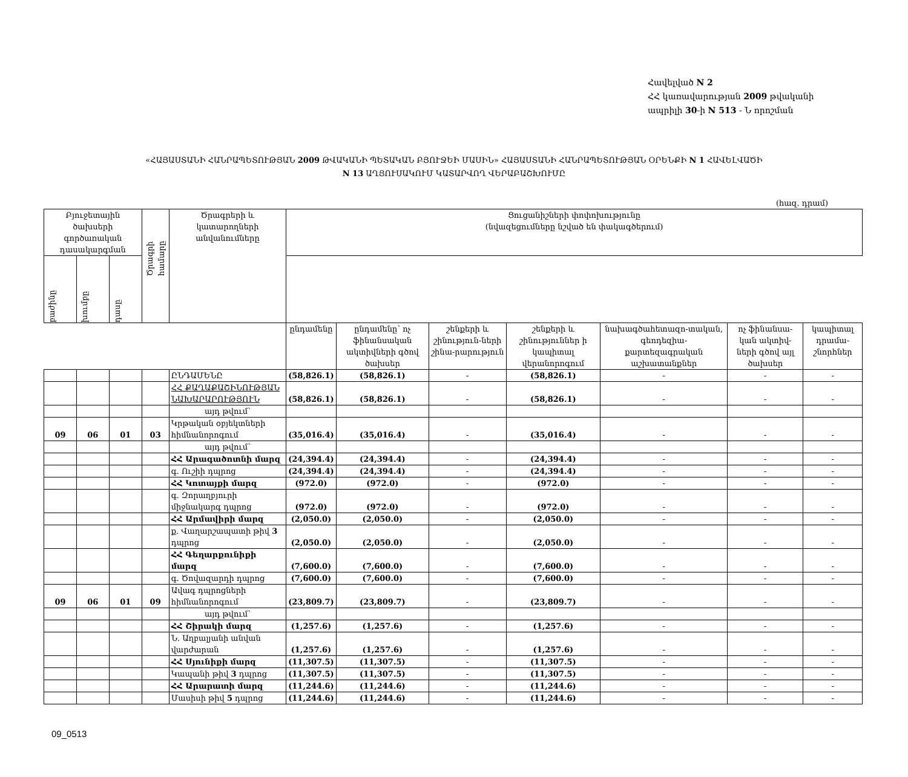Հավելված N 2
ՀՀ կառավարության 2009 թվականի
ապրիլի 30-ի N 513 - Ն որոշման
«ՀԱՅԱՍՏԱՆԻ ՀԱՆՐԱՊԵՏՈՒԹՅԱՆ 2009 ԹՎԱԿԱՆԻ ՊԵՏԱԿԱՆ ԲՅՈՒՋԵԻ ՄԱՍԻՆ» ՀԱՅԱՍՏԱՆԻ ՀԱՆՐԱՊԵՏՈՒԹՅԱՆ ՕՐԵՆՔԻ N 1 ՀԱՎԵԼՎԱԾԻ
N 13 ԱՂՅՈՒՍԱԿՈՒՄ ԿԱՏԱՐՎՈՂ ՎԵՐԱԲԱՇԽՈՒՄԸ
(հազ. դրամ)
| Բյուջետային ծախսերի գործառական դասակարգման | | | Ծրագրի համարը | Ծրագրերի և կատարողների անվանումները | Ցուցանիշների փոփոխությունը (նվազեցումները նշված են փակագծերում) | | | | | | |
| --- | --- | --- | --- | --- | --- | --- | --- | --- | --- | --- | --- |
| | բաժինը | խումբը | | | դասը | | | | | | |
| | | | | | ընդամենը | ընդամենը՝ ոչ ֆինանսական ակտիվների գծով ծախսեր | շենքերի և շինություն-ների շինա-րարություն | շենքերի և շինություններ ի կապիտալ վերանորոգում | նախագծահետազո-տական, գեոդեզիա-քարտեզագրական աշխատանքներ | ոչ ֆինանսա-կան ակտիվ-ների գծով այլ ծախսեր | կապիտալ դրամա-շնորհներ |
| | | | | ԸՆԴԱՄԵՆԸ | (58,826.1) | (58,826.1) | - | (58,826.1) | - | - | - |
| | | | | ՀՀ ՔԱՂԱՔԱՇԻՆՈՒԹՅԱՆ ՆԱԽԱՐԱՐՈՒԹՅՈՒՆ | (58,826.1) | (58,826.1) | - | (58,826.1) | - | - | - |
| | | | | այդ թվում՝ | | | | | | | |
| 09 | 06 | 01 | 03 | Կրթական օբյեկտների հիմնանորոգում | (35,016.4) | (35,016.4) | - | (35,016.4) | - | - | - |
| | | | | այդ թվում՝ | | | | | | | |
| | | | | ՀՀ Արագածոտնի մարզ | (24,394.4) | (24,394.4) | - | (24,394.4) | - | - | - |
| | | | | գ. Ուշիի դպրոց | (24,394.4) | (24,394.4) | - | (24,394.4) | - | - | - |
| | | | | ՀՀ Կոտայքի մարզ | (972.0) | (972.0) | - | (972.0) | - | - | - |
| | | | | գ. Զորաղբյուրի միջնակարգ դպրոց | (972.0) | (972.0) | - | (972.0) | - | - | - |
| | | | | ՀՀ Արմավիրի մարզ | (2,050.0) | (2,050.0) | - | (2,050.0) | - | - | - |
| | | | | ք. Վաղարշապատի թիվ 3 դպրոց | (2,050.0) | (2,050.0) | - | (2,050.0) | - | - | - |
| | | | | ՀՀ Գեղարքունիքի մարզ | (7,600.0) | (7,600.0) | - | (7,600.0) | - | - | - |
| | | | | գ. Ծովազարդի դպրոց | (7,600.0) | (7,600.0) | - | (7,600.0) | - | - | - |
| 09 | 06 | 01 | 09 | Ավագ դպրոցների հիմնանորոգում | (23,809.7) | (23,809.7) | - | (23,809.7) | - | - | - |
| | | | | այդ թվում՝ | | | | | | | |
| | | | | ՀՀ Շիրակի մարզ | (1,257.6) | (1,257.6) | - | (1,257.6) | - | - | - |
| | | | | Ն. Աղբալյանի անվան վարժարան | (1,257.6) | (1,257.6) | - | (1,257.6) | - | - | - |
| | | | | ՀՀ Սյունիքի մարզ | (11,307.5) | (11,307.5) | - | (11,307.5) | - | - | - |
| | | | | Կապանի թիվ 3 դպրոց | (11,307.5) | (11,307.5) | - | (11,307.5) | - | - | - |
| | | | | ՀՀ Արարատի մարզ | (11,244.6) | (11,244.6) | - | (11,244.6) | - | - | - |
| | | | | Մասիսի թիվ 5 դպրոց | (11,244.6) | (11,244.6) | - | (11,244.6) | - | - | - |
09_0513